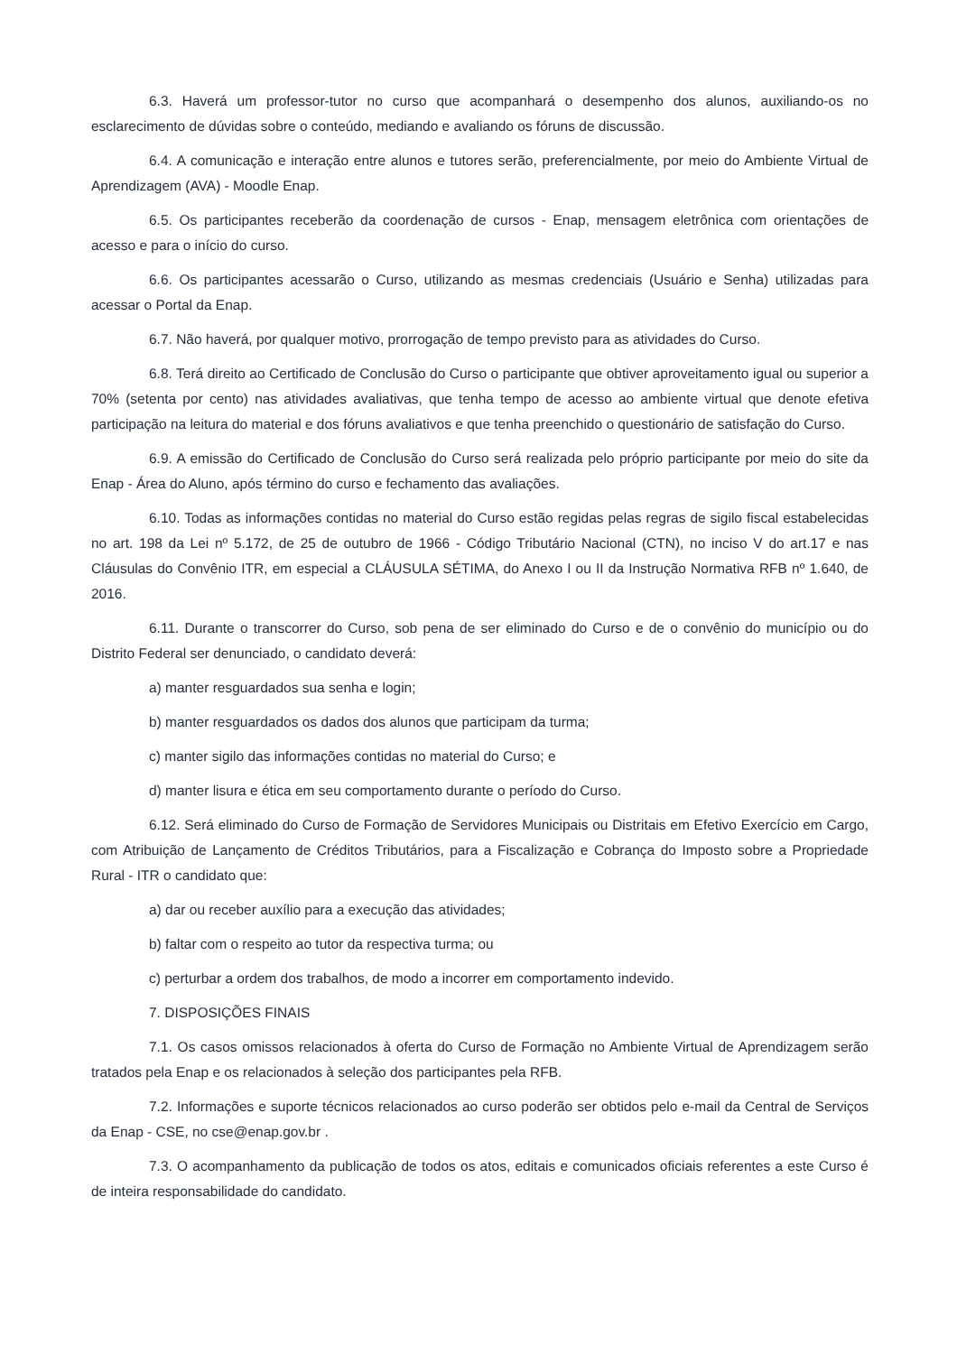6.3. Haverá um professor-tutor no curso que acompanhará o desempenho dos alunos, auxiliando-os no esclarecimento de dúvidas sobre o conteúdo, mediando e avaliando os fóruns de discussão.
6.4. A comunicação e interação entre alunos e tutores serão, preferencialmente, por meio do Ambiente Virtual de Aprendizagem (AVA) - Moodle Enap.
6.5. Os participantes receberão da coordenação de cursos - Enap, mensagem eletrônica com orientações de acesso e para o início do curso.
6.6. Os participantes acessarão o Curso, utilizando as mesmas credenciais (Usuário e Senha) utilizadas para acessar o Portal da Enap.
6.7. Não haverá, por qualquer motivo, prorrogação de tempo previsto para as atividades do Curso.
6.8. Terá direito ao Certificado de Conclusão do Curso o participante que obtiver aproveitamento igual ou superior a 70% (setenta por cento) nas atividades avaliativas, que tenha tempo de acesso ao ambiente virtual que denote efetiva participação na leitura do material e dos fóruns avaliativos e que tenha preenchido o questionário de satisfação do Curso.
6.9. A emissão do Certificado de Conclusão do Curso será realizada pelo próprio participante por meio do site da Enap - Área do Aluno, após término do curso e fechamento das avaliações.
6.10. Todas as informações contidas no material do Curso estão regidas pelas regras de sigilo fiscal estabelecidas no art. 198 da Lei nº 5.172, de 25 de outubro de 1966 - Código Tributário Nacional (CTN), no inciso V do art.17 e nas Cláusulas do Convênio ITR, em especial a CLÁUSULA SÉTIMA, do Anexo I ou II da Instrução Normativa RFB nº 1.640, de 2016.
6.11. Durante o transcorrer do Curso, sob pena de ser eliminado do Curso e de o convênio do município ou do Distrito Federal ser denunciado, o candidato deverá:
a) manter resguardados sua senha e login;
b) manter resguardados os dados dos alunos que participam da turma;
c) manter sigilo das informações contidas no material do Curso; e
d) manter lisura e ética em seu comportamento durante o período do Curso.
6.12. Será eliminado do Curso de Formação de Servidores Municipais ou Distritais em Efetivo Exercício em Cargo, com Atribuição de Lançamento de Créditos Tributários, para a Fiscalização e Cobrança do Imposto sobre a Propriedade Rural - ITR o candidato que:
a) dar ou receber auxílio para a execução das atividades;
b) faltar com o respeito ao tutor da respectiva turma; ou
c) perturbar a ordem dos trabalhos, de modo a incorrer em comportamento indevido.
7. DISPOSIÇÕES FINAIS
7.1. Os casos omissos relacionados à oferta do Curso de Formação no Ambiente Virtual de Aprendizagem serão tratados pela Enap e os relacionados à seleção dos participantes pela RFB.
7.2. Informações e suporte técnicos relacionados ao curso poderão ser obtidos pelo e-mail da Central de Serviços da Enap - CSE, no cse@enap.gov.br .
7.3. O acompanhamento da publicação de todos os atos, editais e comunicados oficiais referentes a este Curso é de inteira responsabilidade do candidato.